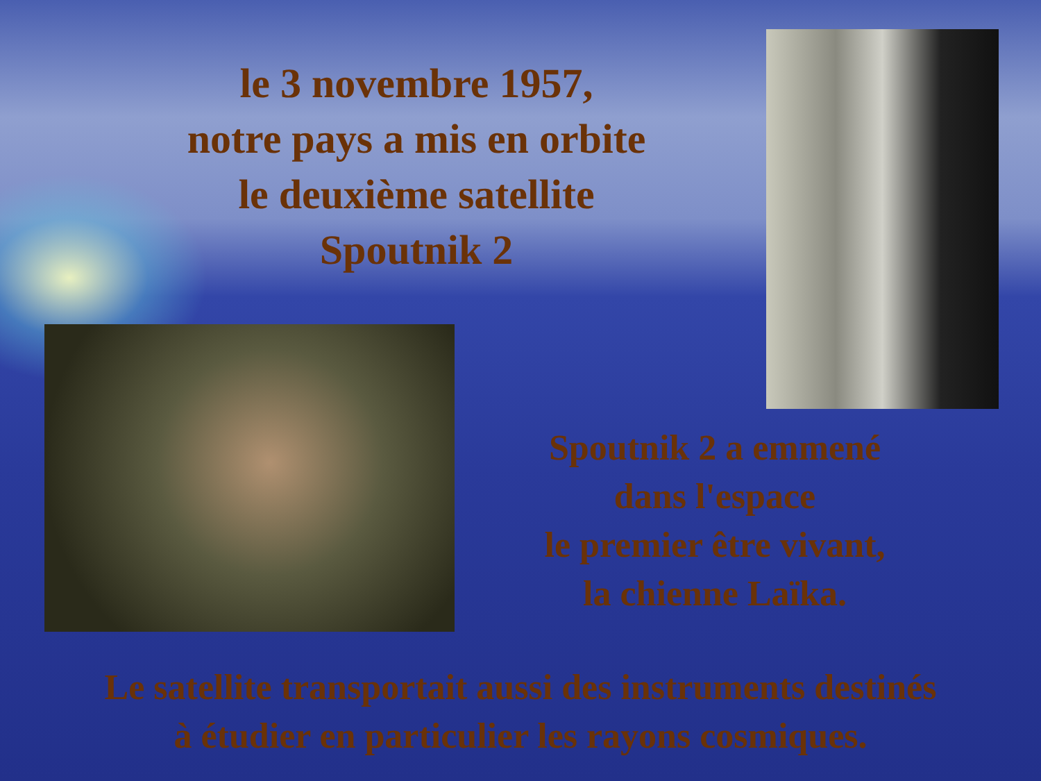le 3 novembre 1957,
notre pays a mis en orbite
le deuxième satellite
Spoutnik 2
Spoutnik 2 a emmené
dans l'espace
le premier être vivant,
la chienne Laïka.
Le satellite transportait aussi des instruments destinés
à étudier en particulier les rayons cosmiques.